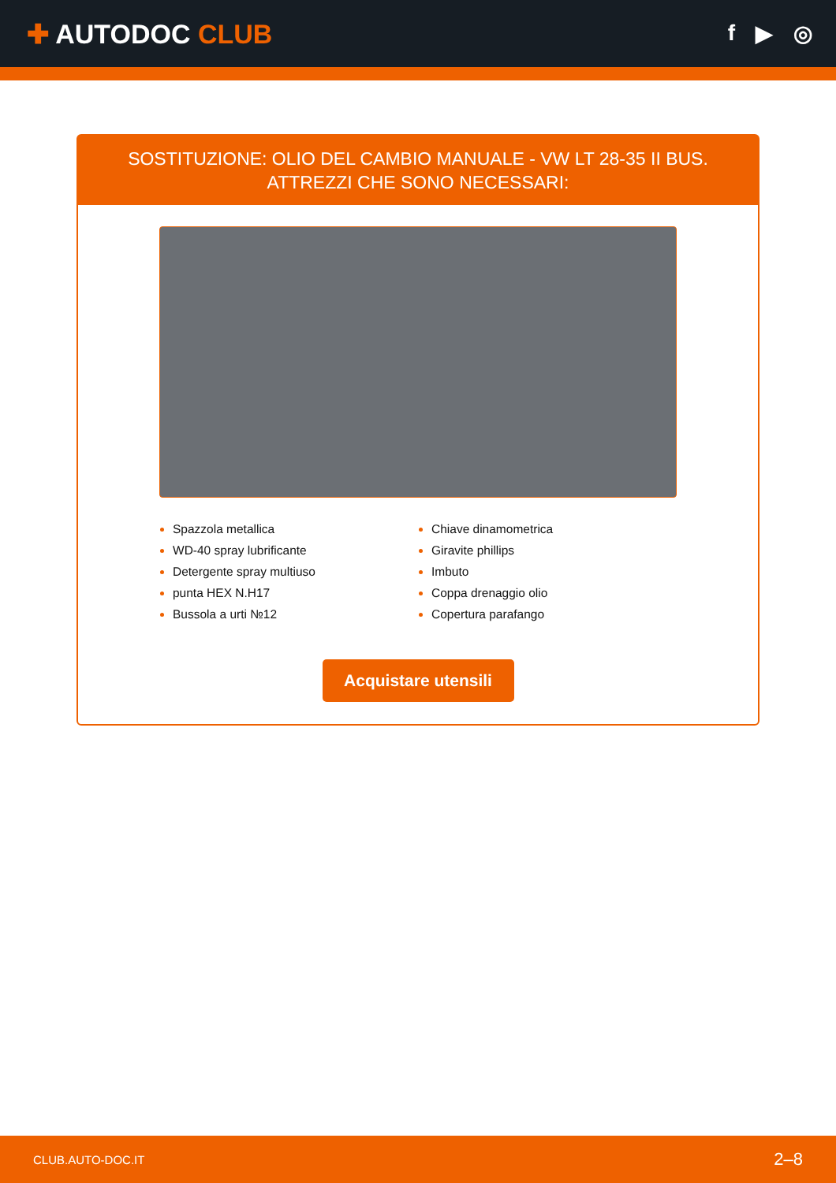✚ AUTODOC CLUB
f ▶ ◎
SOSTITUZIONE: OLIO DEL CAMBIO MANUALE - VW LT 28-35 II BUS. ATTREZZI CHE SONO NECESSARI:
Spazzola metallica
WD-40 spray lubrificante
Detergente spray multiuso
punta HEX N.H17
Bussola a urti №12
Chiave dinamometrica
Giravite phillips
Imbuto
Coppa drenaggio olio
Copertura parafango
Acquistare utensili
CLUB.AUTO-DOC.IT 2–8